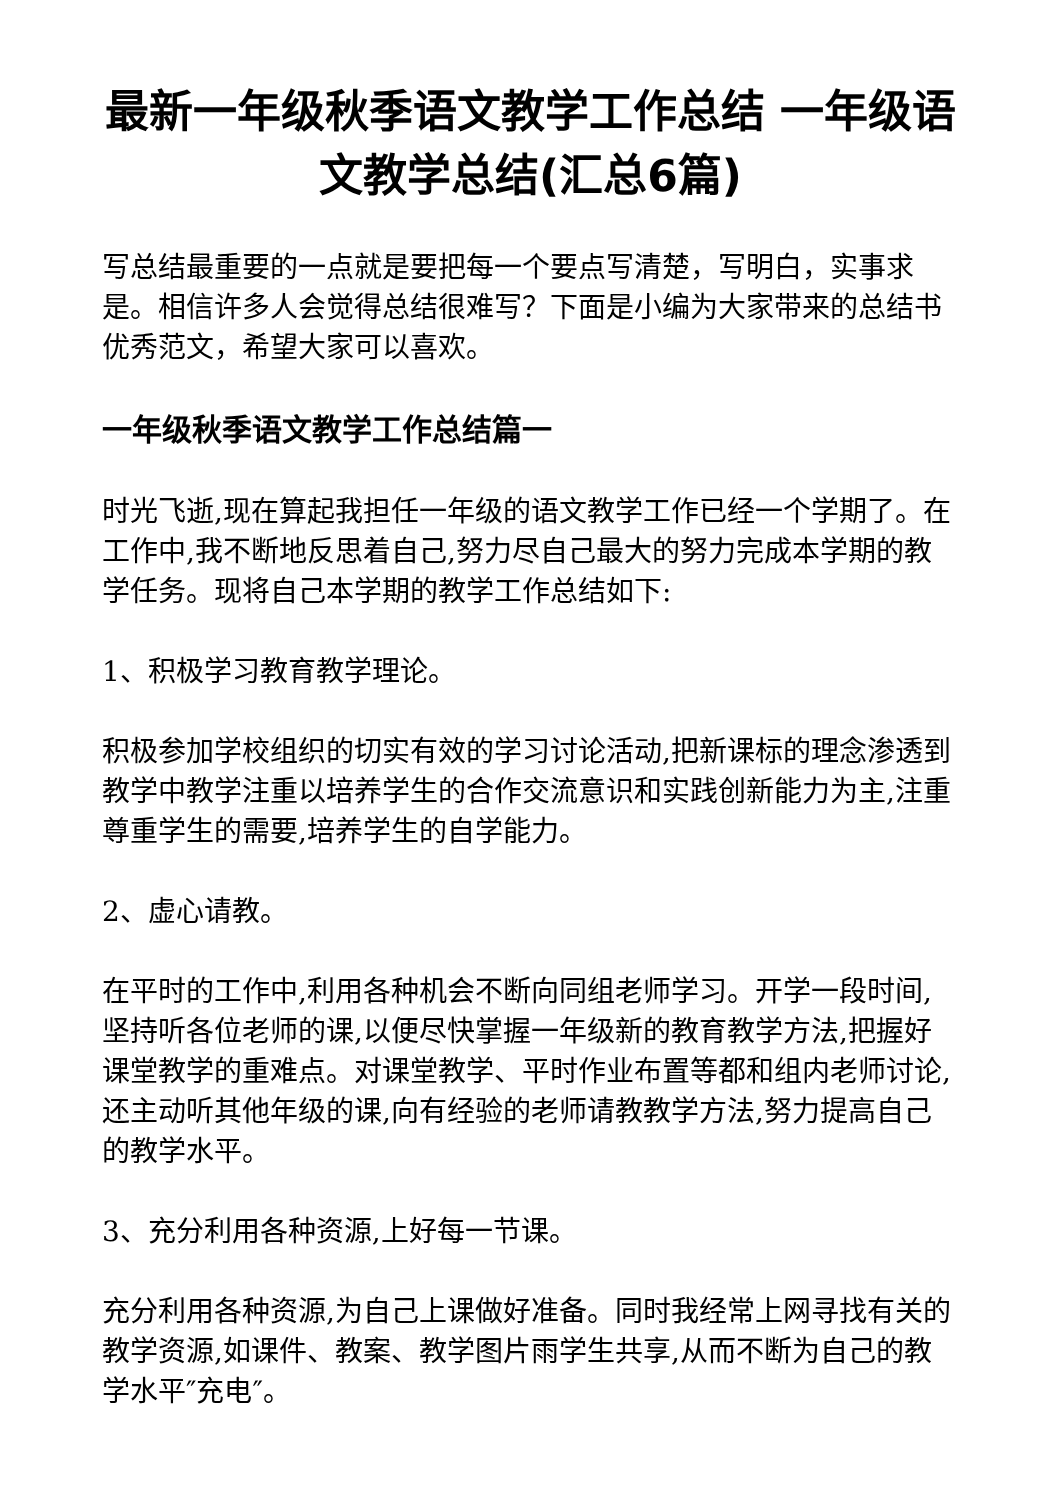最新一年级秋季语文教学工作总结 一年级语文教学总结(汇总6篇)
写总结最重要的一点就是要把每一个要点写清楚，写明白，实事求是。相信许多人会觉得总结很难写？下面是小编为大家带来的总结书优秀范文，希望大家可以喜欢。
一年级秋季语文教学工作总结篇一
时光飞逝,现在算起我担任一年级的语文教学工作已经一个学期了。在工作中,我不断地反思着自己,努力尽自己最大的努力完成本学期的教学任务。现将自己本学期的教学工作总结如下:
1、积极学习教育教学理论。
积极参加学校组织的切实有效的学习讨论活动,把新课标的理念渗透到教学中教学注重以培养学生的合作交流意识和实践创新能力为主,注重尊重学生的需要,培养学生的自学能力。
2、虚心请教。
在平时的工作中,利用各种机会不断向同组老师学习。开学一段时间,坚持听各位老师的课,以便尽快掌握一年级新的教育教学方法,把握好课堂教学的重难点。对课堂教学、平时作业布置等都和组内老师讨论,还主动听其他年级的课,向有经验的老师请教教学方法,努力提高自己的教学水平。
3、充分利用各种资源,上好每一节课。
充分利用各种资源,为自己上课做好准备。同时我经常上网寻找有关的教学资源,如课件、教案、教学图片雨学生共享,从而不断为自己的教学水平″充电″。